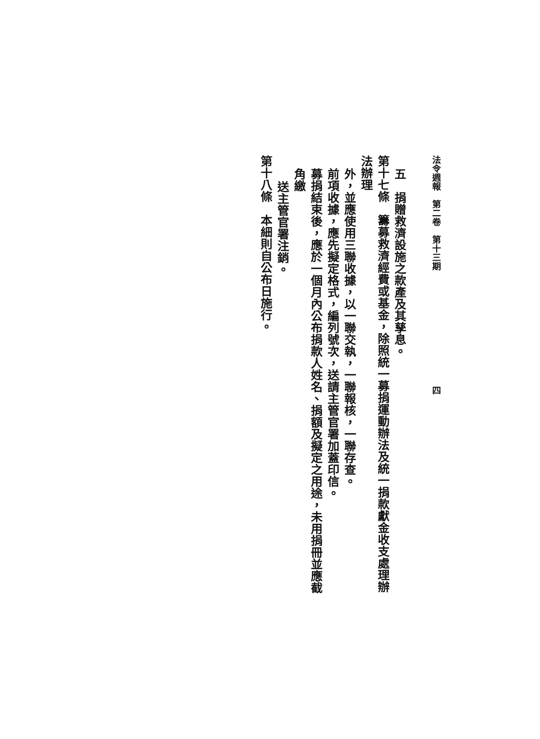法令週報　第二卷　第十三期　　　　　　　　　　　　　四
五　捐贈救濟設施之款產及其孳息。
第十七條　籌募救濟經費或基金，除照統一募捐運動辦法及統一捐款獻金收支處理辦法辦理
外，並應使用三聯收據，以一聯交執，一聯報核，一聯存查。
前項收據，應先擬定格式，編列號次，送請主管官署加蓋印信。
募捐結束後，應於一個月內公布捐款人姓名、捐額及擬定之用途，未用捐冊並應截角繳
送主管官署注銷。
第十八條　本細則自公布日施行。